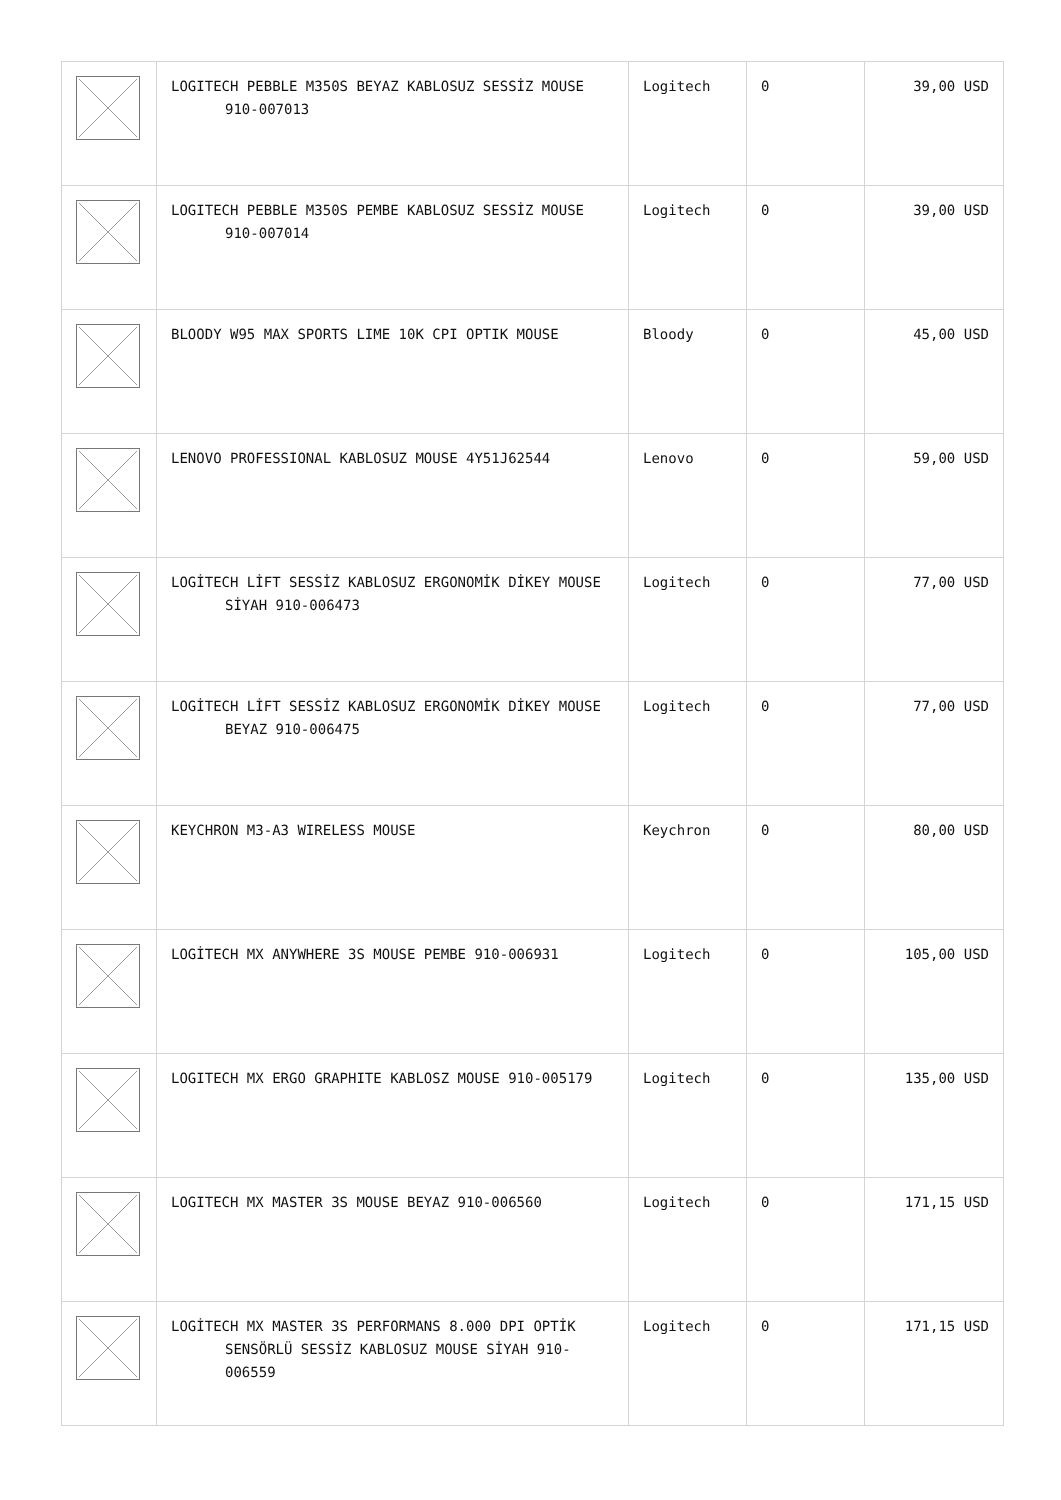| | LOGITECH PEBBLE M350S BEYAZ KABLOSUZ SESSİZ MOUSE 910-007013 | Logitech | 0 | 39,00 USD |
| | LOGITECH PEBBLE M350S PEMBE KABLOSUZ SESSİZ MOUSE 910-007014 | Logitech | 0 | 39,00 USD |
| | BLOODY W95 MAX SPORTS LIME 10K CPI OPTIK MOUSE | Bloody | 0 | 45,00 USD |
| | LENOVO PROFESSIONAL KABLOSUZ MOUSE 4Y51J62544 | Lenovo | 0 | 59,00 USD |
| | LOGİTECH LİFT SESSİZ KABLOSUZ ERGONOMİK DİKEY MOUSE SİYAH 910-006473 | Logitech | 0 | 77,00 USD |
| | LOGİTECH LİFT SESSİZ KABLOSUZ ERGONOMİK DİKEY MOUSE BEYAZ 910-006475 | Logitech | 0 | 77,00 USD |
| | KEYCHRON M3-A3 WIRELESS MOUSE | Keychron | 0 | 80,00 USD |
| | LOGİTECH MX ANYWHERE 3S MOUSE PEMBE 910-006931 | Logitech | 0 | 105,00 USD |
| | LOGITECH MX ERGO GRAPHITE KABLOSZ MOUSE 910-005179 | Logitech | 0 | 135,00 USD |
| | LOGITECH MX MASTER 3S MOUSE BEYAZ 910-006560 | Logitech | 0 | 171,15 USD |
| | LOGİTECH MX MASTER 3S PERFORMANS 8.000 DPI OPTİK SENSÖRLÜ SESSİZ KABLOSUZ MOUSE SİYAH 910-006559 | Logitech | 0 | 171,15 USD |